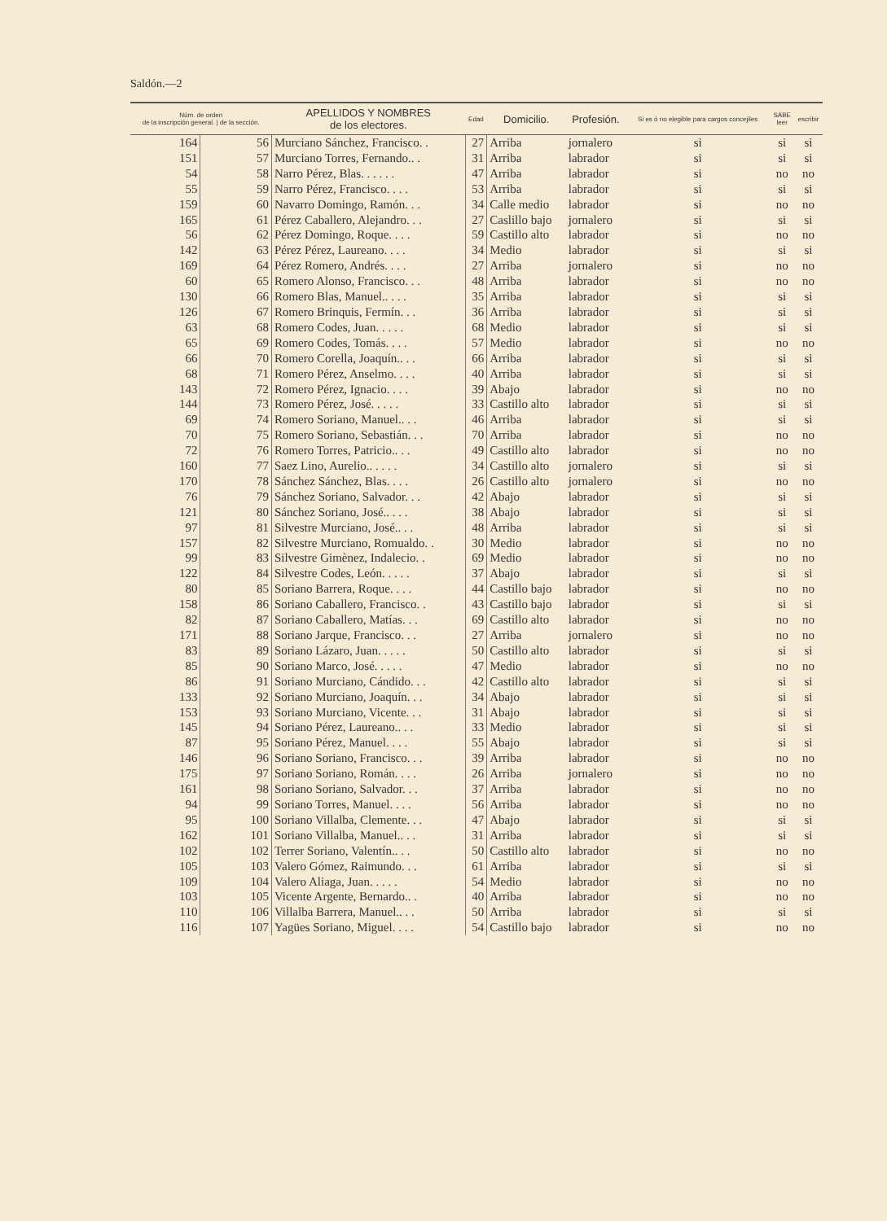Saldón.—2
| Núm. de orden de la inscripción general. / de la sección. | | APELLIDOS Y NOMBRES de los electores. | Edad | Domicilio. | Profesión. | Si es ó no elegible para cargos concejiles | SABE leer | escribir |
| --- | --- | --- | --- | --- | --- | --- | --- | --- |
| 164 | 56 | Murciano Sánchez, Francisco. . | 27 | Arriba | jornalero | si | si | si |
| 151 | 57 | Murciano Torres, Fernando.. . | 31 | Arriba | labrador | si | si | si |
| 54 | 58 | Narro Pérez, Blas. . . . . . | 47 | Arriba | labrador | si | no | no |
| 55 | 59 | Narro Pérez, Francisco. . . . | 53 | Arriba | labrador | si | si | si |
| 159 | 60 | Navarro Domingo, Ramón. . . | 34 | Calle medio | labrador | si | no | no |
| 165 | 61 | Pérez Caballero, Alejandro. . . | 27 | Caslillo bajo | jornalero | si | si | si |
| 56 | 62 | Pérez Domingo, Roque. . . . | 59 | Castillo alto | labrador | si | no | no |
| 142 | 63 | Pérez Pérez, Laureano. . . . | 34 | Medio | labrador | si | si | si |
| 169 | 64 | Pérez Romero, Andrés. . . . | 27 | Arriba | jornalero | si | no | no |
| 60 | 65 | Romero Alonso, Francisco. . . | 48 | Arriba | labrador | si | no | no |
| 130 | 66 | Romero Blas, Manuel.. . . . | 35 | Arriba | labrador | si | si | si |
| 126 | 67 | Romero Brinquis, Fermín. . . | 36 | Arriba | labrador | si | si | si |
| 63 | 68 | Romero Codes, Juan. . . . . | 68 | Medio | labrador | si | si | si |
| 65 | 69 | Romero Codes, Tomás. . . . | 57 | Medio | labrador | si | no | no |
| 66 | 70 | Romero Corella, Joaquín.. . . | 66 | Arriba | labrador | si | si | si |
| 68 | 71 | Romero Pérez, Anselmo. . . . | 40 | Arriba | labrador | si | si | si |
| 143 | 72 | Romero Pérez, Ignacio. . . . | 39 | Abajo | labrador | si | no | no |
| 144 | 73 | Romero Pérez, José. . . . . | 33 | Castillo alto | labrador | si | si | si |
| 69 | 74 | Romero Soriano, Manuel.. . . | 46 | Arriba | labrador | si | si | si |
| 70 | 75 | Romero Soriano, Sebastián. . . | 70 | Arriba | labrador | si | no | no |
| 72 | 76 | Romero Torres, Patricio.. . . | 49 | Castillo alto | labrador | si | no | no |
| 160 | 77 | Saez Lino, Aurelio.. . . . . | 34 | Castillo alto | jornalero | si | si | si |
| 170 | 78 | Sánchez Sánchez, Blas. . . . | 26 | Castillo alto | jornalero | si | no | no |
| 76 | 79 | Sánchez Soriano, Salvador. . . | 42 | Abajo | labrador | si | si | si |
| 121 | 80 | Sánchez Soriano, José.. . . . | 38 | Abajo | labrador | si | si | si |
| 97 | 81 | Silvestre Murciano, José.. . . | 48 | Arriba | labrador | si | si | si |
| 157 | 82 | Silvestre Murciano, Romualdo. . | 30 | Medio | labrador | si | no | no |
| 99 | 83 | Silvestre Gimènez, Indalecio. . | 69 | Medio | labrador | si | no | no |
| 122 | 84 | Silvestre Codes, León. . . . . | 37 | Abajo | labrador | si | si | si |
| 80 | 85 | Soriano Barrera, Roque. . . . | 44 | Castillo bajo | labrador | si | no | no |
| 158 | 86 | Soriano Caballero, Francisco. . | 43 | Castillo bajo | labrador | si | si | si |
| 82 | 87 | Soriano Caballero, Matías. . . | 69 | Castillo alto | labrador | si | no | no |
| 171 | 88 | Soriano Jarque, Francisco. . . | 27 | Arriba | jornalero | si | no | no |
| 83 | 89 | Soriano Lázaro, Juan. . . . . | 50 | Castillo alto | labrador | si | si | si |
| 85 | 90 | Soriano Marco, José. . . . . | 47 | Medio | labrador | si | no | no |
| 86 | 91 | Soriano Murciano, Cándido. . . | 42 | Castillo alto | labrador | si | si | si |
| 133 | 92 | Soriano Murciano, Joaquín. . . | 34 | Abajo | labrador | si | si | si |
| 153 | 93 | Soriano Murciano, Vicente. . . | 31 | Abajo | labrador | si | si | si |
| 145 | 94 | Soriano Pérez, Laureano.. . . | 33 | Medio | labrador | si | si | si |
| 87 | 95 | Soriano Pérez, Manuel. . . . | 55 | Abajo | labrador | si | si | si |
| 146 | 96 | Soriano Soriano, Francisco. . . | 39 | Arriba | labrador | si | no | no |
| 175 | 97 | Soriano Soriano, Román. . . . | 26 | Arriba | jornalero | si | no | no |
| 161 | 98 | Soriano Soriano, Salvador. . . | 37 | Arriba | labrador | si | no | no |
| 94 | 99 | Soriano Torres, Manuel. . . . | 56 | Arriba | labrador | si | no | no |
| 95 | 100 | Soriano Villalba, Clemente. . . | 47 | Abajo | labrador | si | si | si |
| 162 | 101 | Soriano Villalba, Manuel.. . . | 31 | Arriba | labrador | si | si | si |
| 102 | 102 | Terrer Soriano, Valentín.. . . | 50 | Castillo alto | labrador | si | no | no |
| 105 | 103 | Valero Gómez, Raimundo. . . | 61 | Arriba | labrador | si | si | si |
| 109 | 104 | Valero Aliaga, Juan. . . . . | 54 | Medio | labrador | si | no | no |
| 103 | 105 | Vicente Argente, Bernardo.. . | 40 | Arriba | labrador | si | no | no |
| 110 | 106 | Villalba Barrera, Manuel.. . . | 50 | Arriba | labrador | si | si | si |
| 116 | 107 | Yagües Soriano, Miguel. . . . | 54 | Castillo bajo | labrador | si | no | no |